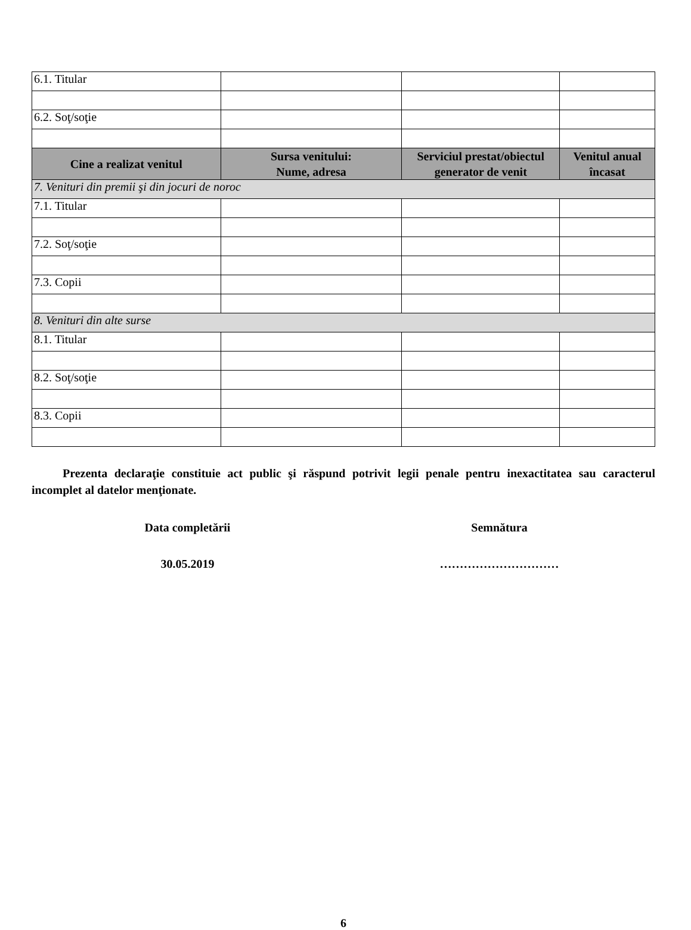| 6.1. Titular | | | |
| 6.2. Soţ/soţie | | | |
| Cine a realizat venitul | Sursa venitului: Nume, adresa | Serviciul prestat/obiectul generator de venit | Venitul anual încasat |
| 7. Venituri din premii şi din jocuri de noroc | | | |
| 7.1. Titular | | | |
| 7.2. Soţ/soţie | | | |
| 7.3. Copii | | | |
| 8. Venituri din alte surse | | | |
| 8.1. Titular | | | |
| 8.2. Soţ/soţie | | | |
| 8.3. Copii | | | |
Prezenta declaraţie constituie act public şi răspund potrivit legii penale pentru inexactitatea sau caracterul incomplet al datelor menţionate.
Data completării Semnătura
30.05.2019 …………………………
6